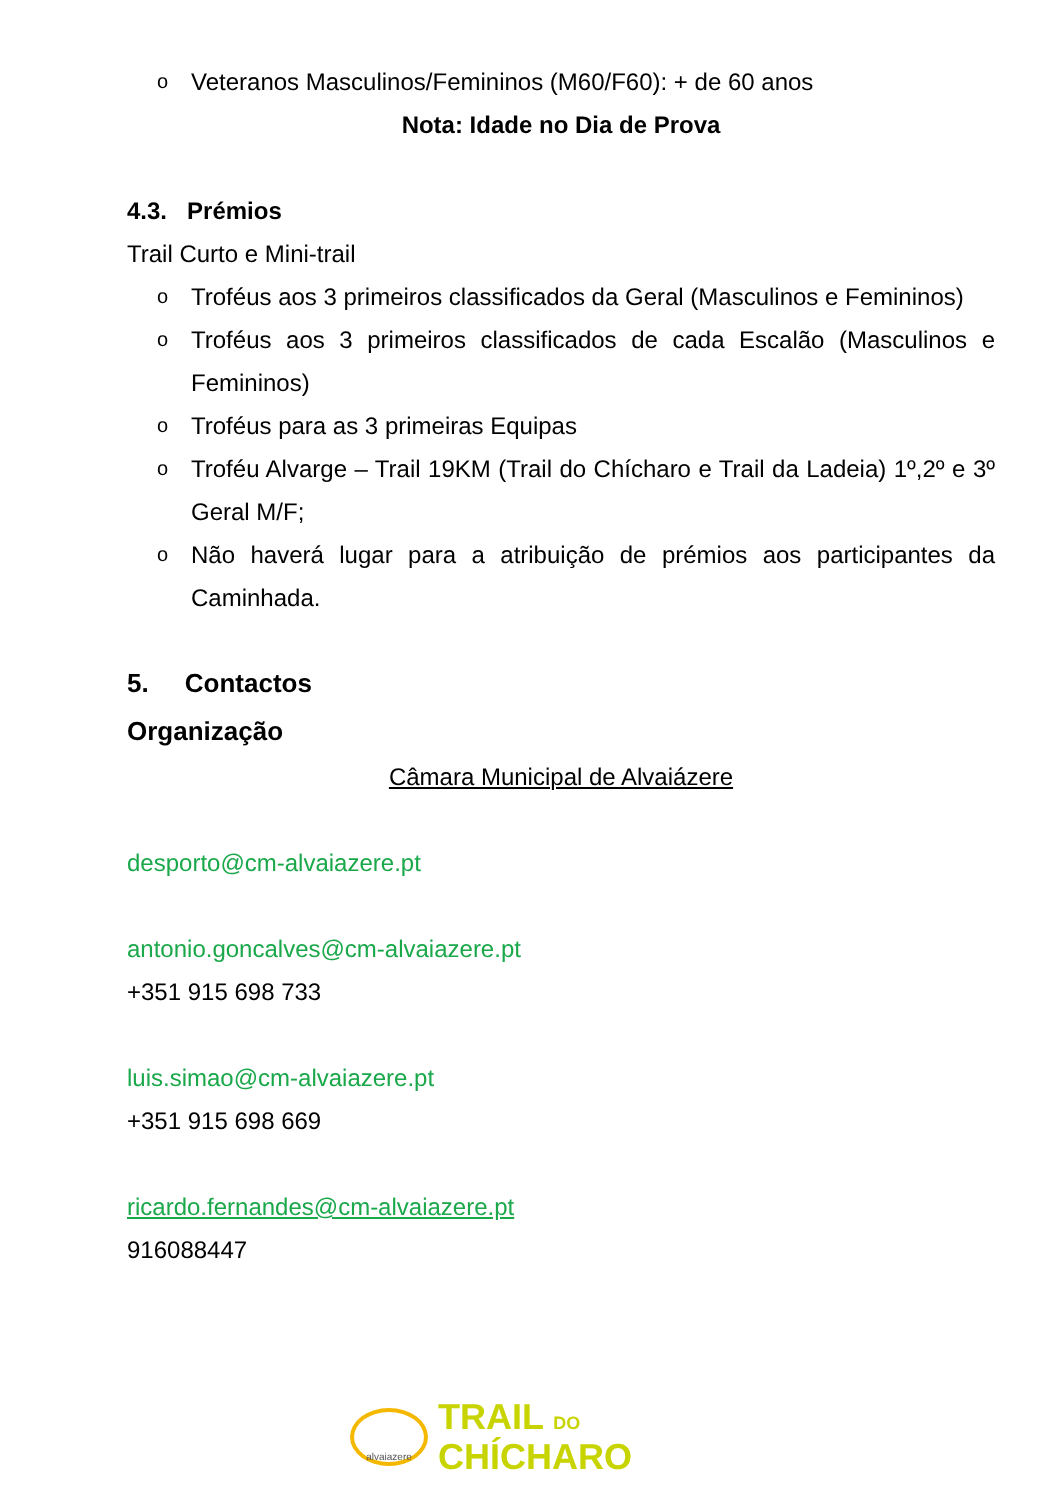o Veteranos Masculinos/Femininos (M60/F60): + de 60 anos
Nota: Idade no Dia de Prova
4.3. Prémios
Trail Curto e Mini-trail
o Troféus aos 3 primeiros classificados da Geral (Masculinos e Femininos)
o Troféus aos 3 primeiros classificados de cada Escalão (Masculinos e Femininos)
o Troféus para as 3 primeiras Equipas
o Troféu Alvarge – Trail 19KM (Trail do Chícharo e Trail da Ladeia) 1º,2º e 3º Geral M/F;
o Não haverá lugar para a atribuição de prémios aos participantes da Caminhada.
5. Contactos
Organização
Câmara Municipal de Alvaiázere
desporto@cm-alvaiazere.pt
antonio.goncalves@cm-alvaiazere.pt
+351 915 698 733
luis.simao@cm-alvaiazere.pt
+351 915 698 669
ricardo.fernandes@cm-alvaiazere.pt
916088447
alvaiazere
TRAIL DO
CHÍCHARO